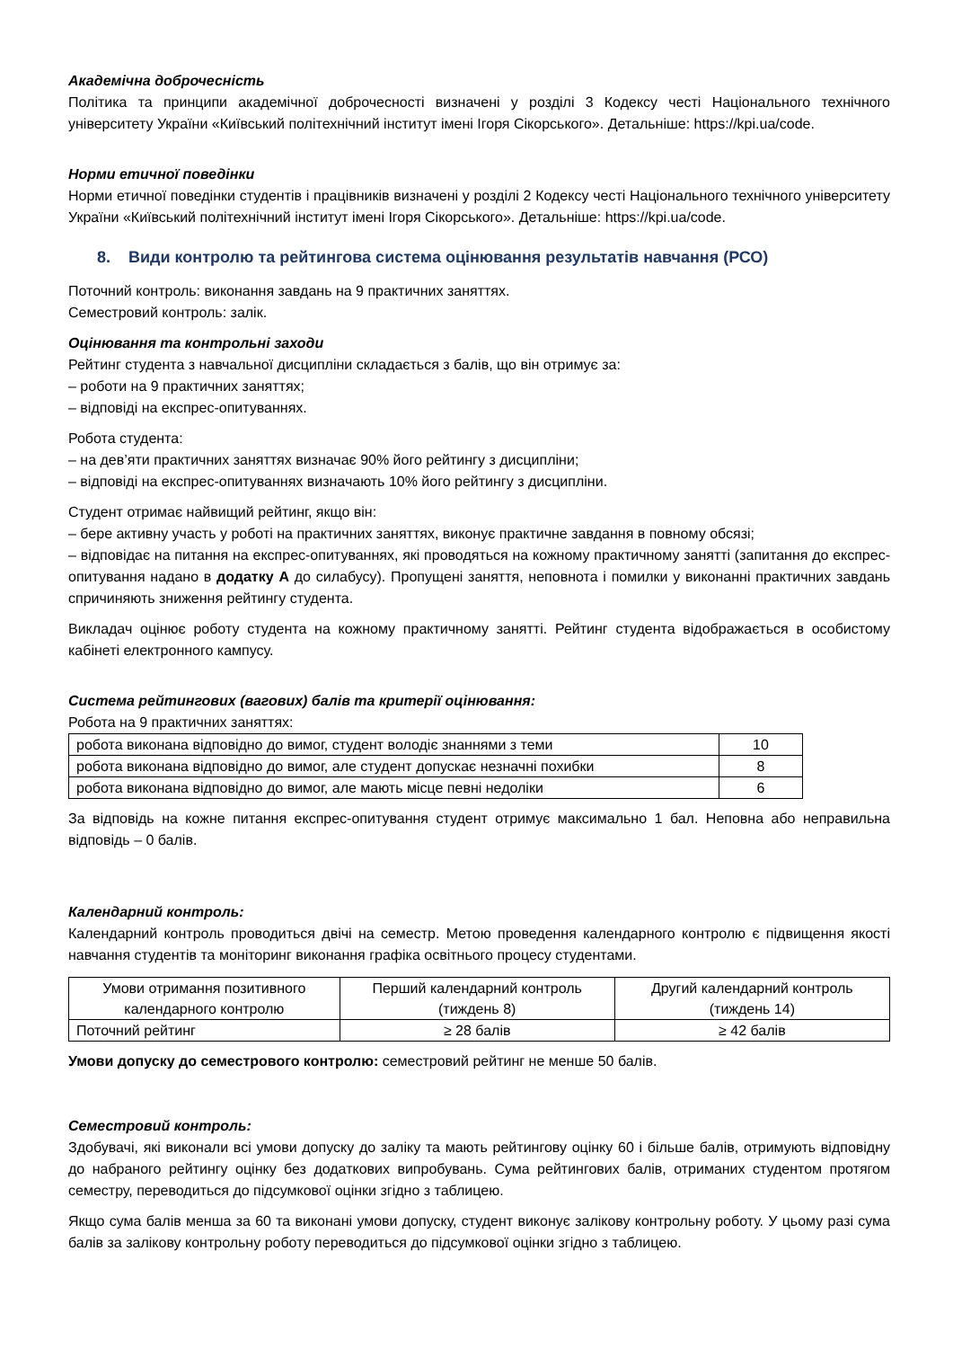Академічна доброчесність
Політика та принципи академічної доброчесності визначені у розділі 3 Кодексу честі Національного технічного університету України «Київський політехнічний інститут імені Ігоря Сікорського». Детальніше: https://kpi.ua/code.
Норми етичної поведінки
Норми етичної поведінки студентів і працівників визначені у розділі 2 Кодексу честі Національного технічного університету України «Київський політехнічний інститут імені Ігоря Сікорського». Детальніше: https://kpi.ua/code.
8. Види контролю та рейтингова система оцінювання результатів навчання (РСО)
Поточний контроль: виконання завдань на 9 практичних заняттях.
Семестровий контроль: залік.
Оцінювання та контрольні заходи
Рейтинг студента з навчальної дисципліни складається з балів, що він отримує за:
– роботи на 9 практичних заняттях;
– відповіді на експрес-опитуваннях.
Робота студента:
– на дев’яти практичних заняттях визначає 90% його рейтингу з дисципліни;
– відповіді на експрес-опитуваннях визначають 10% його рейтингу з дисципліни.
Студент отримає найвищий рейтинг, якщо він:
– бере активну участь у роботі на практичних заняттях, виконує практичне завдання в повному обсязі;
– відповідає на питання на експрес-опитуваннях, які проводяться на кожному практичному занятті (запитання до експрес-опитування надано в додатку А до силабусу). Пропущені заняття, неповнота і помилки у виконанні практичних завдань спричиняють зниження рейтингу студента.
Викладач оцінює роботу студента на кожному практичному занятті. Рейтинг студента відображається в особистому кабінеті електронного кампусу.
Система рейтингових (вагових) балів та критерії оцінювання:
Робота на 9 практичних заняттях:
| робота виконана відповідно до вимог, студент володіє знаннями з теми | 10 |
| робота виконана відповідно до вимог, але студент допускає незначні похибки | 8 |
| робота виконана відповідно до вимог, але мають місце певні недоліки | 6 |
За відповідь на кожне питання експрес-опитування студент отримує максимально 1 бал. Неповна або неправильна відповідь – 0 балів.
Календарний контроль:
Календарний контроль проводиться двічі на семестр. Метою проведення календарного контролю є підвищення якості навчання студентів та моніторинг виконання графіка освітнього процесу студентами.
| Умови отримання позитивного календарного контролю | Перший календарний контроль (тиждень 8) | Другий календарний контроль (тиждень 14) |
| Поточний рейтинг | ≥ 28 балів | ≥ 42 балів |
Умови допуску до семестрового контролю: семестровий рейтинг не менше 50 балів.
Семестровий контроль:
Здобувачі, які виконали всі умови допуску до заліку та мають рейтингову оцінку 60 і більше балів, отримують відповідну до набраного рейтингу оцінку без додаткових випробувань. Сума рейтингових балів, отриманих студентом протягом семестру, переводиться до підсумкової оцінки згідно з таблицею.
Якщо сума балів менша за 60 та виконані умови допуску, студент виконує залікову контрольну роботу. У цьому разі сума балів за залікову контрольну роботу переводиться до підсумкової оцінки згідно з таблицею.